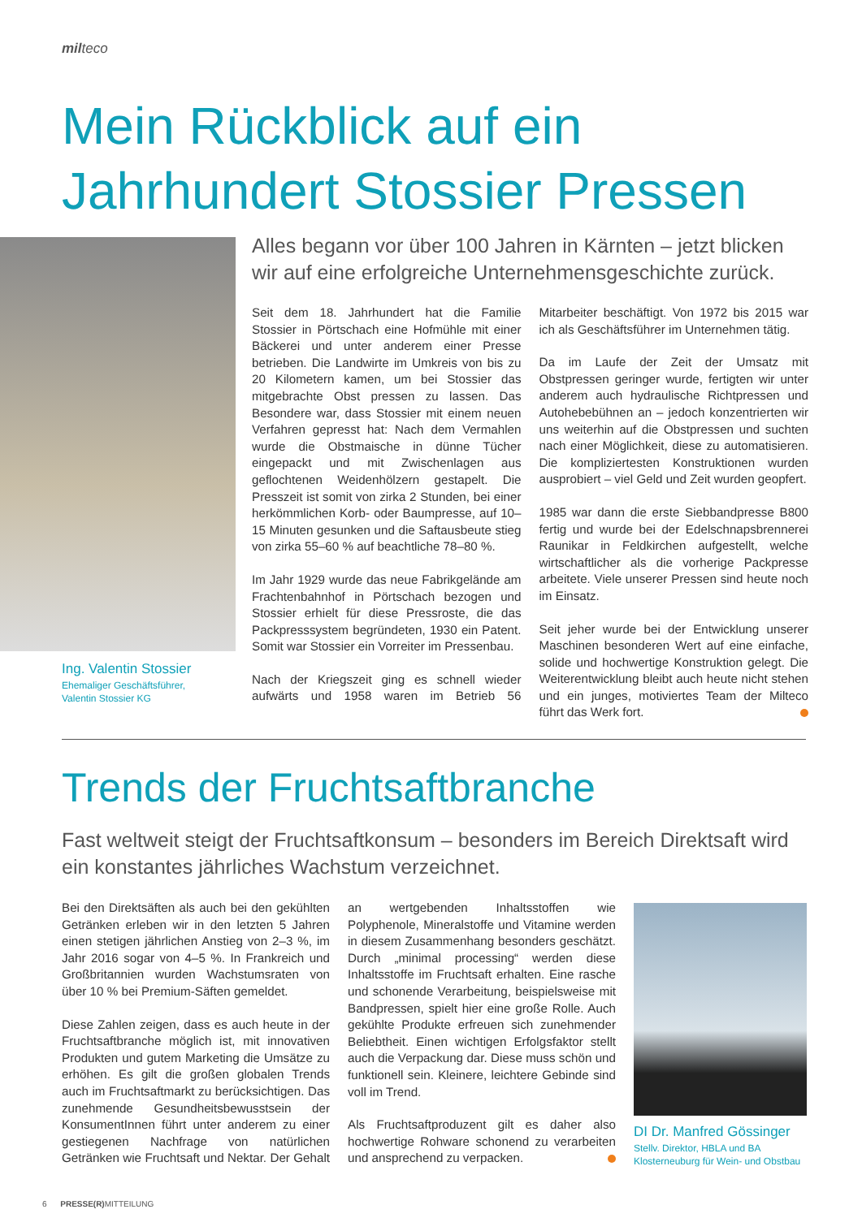milteco
Mein Rückblick auf ein
Jahrhundert Stossier Pressen
Ing. Valentin Stossier
Ehemaliger Geschäftsführer,
Valentin Stossier KG
Alles begann vor über 100 Jahren in Kärnten – jetzt blicken wir auf eine erfolgreiche Unternehmensgeschichte zurück.
Seit dem 18. Jahrhundert hat die Familie Stossier in Pörtschach eine Hofmühle mit einer Bäckerei und unter anderem einer Presse betrieben. Die Landwirte im Umkreis von bis zu 20 Kilometern kamen, um bei Stossier das mitgebrachte Obst pressen zu lassen. Das Besondere war, dass Stossier mit einem neuen Verfahren gepresst hat: Nach dem Vermahlen wurde die Obstmaische in dünne Tücher eingepackt und mit Zwischenlagen aus geflochtenen Weidenhölzern gestapelt. Die Presszeit ist somit von zirka 2 Stunden, bei einer herkömmlichen Korb- oder Baumpresse, auf 10–15 Minuten gesunken und die Saftausbeute stieg von zirka 55–60 % auf beachtliche 78–80 %.
Im Jahr 1929 wurde das neue Fabrikgelände am Frachtenbahnhof in Pörtschach bezogen und Stossier erhielt für diese Pressroste, die das Packpresssystem begründeten, 1930 ein Patent. Somit war Stossier ein Vorreiter im Pressenbau.
Nach der Kriegszeit ging es schnell wieder aufwärts und 1958 waren im Betrieb 56 Mitarbeiter beschäftigt. Von 1972 bis 2015 war ich als Geschäftsführer im Unternehmen tätig.
Da im Laufe der Zeit der Umsatz mit Obstpressen geringer wurde, fertigten wir unter anderem auch hydraulische Richtpressen und Autohebebühnen an – jedoch konzentrierten wir uns weiterhin auf die Obstpressen und suchten nach einer Möglichkeit, diese zu automatisieren. Die kompliziertesten Konstruktionen wurden ausprobiert – viel Geld und Zeit wurden geopfert.
1985 war dann die erste Siebbandpresse B800 fertig und wurde bei der Edelschnapsbrennerei Raunikar in Feldkirchen aufgestellt, welche wirtschaftlicher als die vorherige Packpresse arbeitete. Viele unserer Pressen sind heute noch im Einsatz.
Seit jeher wurde bei der Entwicklung unserer Maschinen besonderen Wert auf eine einfache, solide und hochwertige Konstruktion gelegt. Die Weiterentwicklung bleibt auch heute nicht stehen und ein junges, motiviertes Team der Milteco führt das Werk fort.
Trends der Fruchtsaftbranche
Fast weltweit steigt der Fruchtsaftkonsum – besonders im Bereich Direktsaft wird ein konstantes jährliches Wachstum verzeichnet.
Bei den Direktsäften als auch bei den gekühlten Getränken erleben wir in den letzten 5 Jahren einen stetigen jährlichen Anstieg von 2–3 %, im Jahr 2016 sogar von 4–5 %. In Frankreich und Großbritannien wurden Wachstumsraten von über 10 % bei Premium-Säften gemeldet.
Diese Zahlen zeigen, dass es auch heute in der Fruchtsaftbranche möglich ist, mit innovativen Produkten und gutem Marketing die Umsätze zu erhöhen. Es gilt die großen globalen Trends auch im Fruchtsaftmarkt zu berücksichtigen. Das zunehmende Gesundheitsbewusstsein der KonsumentInnen führt unter anderem zu einer gestiegenen Nachfrage von natürlichen Getränken wie Fruchtsaft und Nektar. Der Gehalt an wertgebenden Inhaltsstoffen wie Polyphenole, Mineralstoffe und Vitamine werden in diesem Zusammenhang besonders geschätzt. Durch „minimal processing“ werden diese Inhaltsstoffe im Fruchtsaft erhalten. Eine rasche und schonende Verarbeitung, beispielsweise mit Bandpressen, spielt hier eine große Rolle. Auch gekühlte Produkte erfreuen sich zunehmender Beliebtheit. Einen wichtigen Erfolgsfaktor stellt auch die Verpackung dar. Diese muss schön und funktionell sein. Kleinere, leichtere Gebinde sind voll im Trend.
Als Fruchtsaftproduzent gilt es daher also hochwertige Rohware schonend zu verarbeiten und ansprechend zu verpacken.
DI Dr. Manfred Gössinger
Stellv. Direktor, HBLA und BA Klosterneuburg für Wein- und Obstbau
6 PRESSE(R) MITTEILUNG